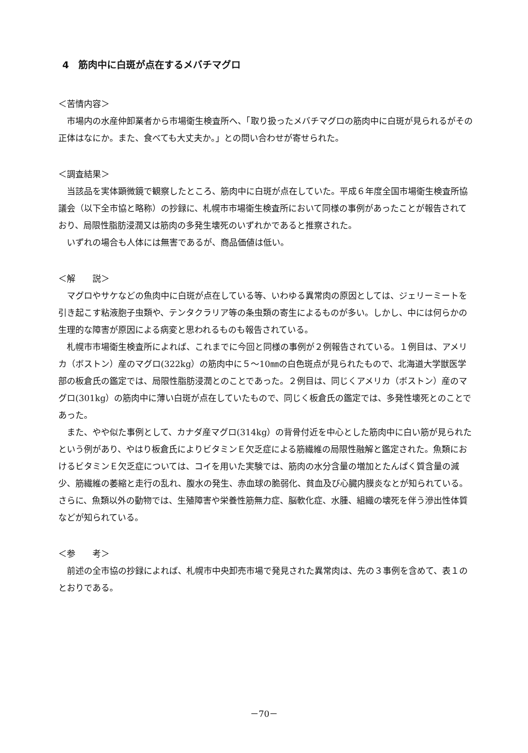4　筋肉中に白斑が点在するメバチマグロ
＜苦情内容＞
市場内の水産仲卸業者から市場衛生検査所へ、「取り扱ったメバチマグロの筋肉中に白斑が見られるがその正体はなにか。また、食べても大丈夫か。」との問い合わせが寄せられた。
＜調査結果＞
当該品を実体顕微鏡で観察したところ、筋肉中に白斑が点在していた。平成６年度全国市場衛生検査所協議会（以下全市協と略称）の抄録に、札幌市市場衛生検査所において同様の事例があったことが報告されており、局限性脂肪浸潤又は筋肉の多発生壊死のいずれかであると推察された。
いずれの場合も人体には無害であるが、商品価値は低い。
＜解　　説＞
マグロやサケなどの魚肉中に白斑が点在している等、いわゆる異常肉の原因としては、ジェリーミートを引き起こす粘液胞子虫類や、テンタクラリア等の条虫類の寄生によるものが多い。しかし、中には何らかの生理的な障害が原因による病変と思われるものも報告されている。
札幌市市場衛生検査所によれば、これまでに今回と同様の事例が２例報告されている。１例目は、アメリカ（ボストン）産のマグロ(322kg）の筋肉中に５～10㎜の白色斑点が見られたもので、北海道大学獣医学部の板倉氏の鑑定では、局限性脂肪浸潤とのことであった。２例目は、同じくアメリカ（ボストン）産のマグロ(301kg）の筋肉中に薄い白斑が点在していたもので、同じく板倉氏の鑑定では、多発性壊死とのことであった。
また、やや似た事例として、カナダ産マグロ(314kg）の背骨付近を中心とした筋肉中に白い筋が見られたという例があり、やはり板倉氏によりビタミンＥ欠乏症による筋繊維の局限性融解と鑑定された。魚類におけるビタミンＥ欠乏症については、コイを用いた実験では、筋肉の水分含量の増加とたんぱく質含量の減少、筋繊維の萎縮と走行の乱れ、腹水の発生、赤血球の脆弱化、貧血及び心臓内膜炎なとが知られている。さらに、魚類以外の動物では、生殖障害や栄養性筋無力症、脳軟化症、水腫、組織の壊死を伴う滲出性体質などが知られている。
＜参　　考＞
前述の全市協の抄録によれば、札幌市中央卸売市場で発見された異常肉は、先の３事例を含めて、表１のとおりである。
－70－